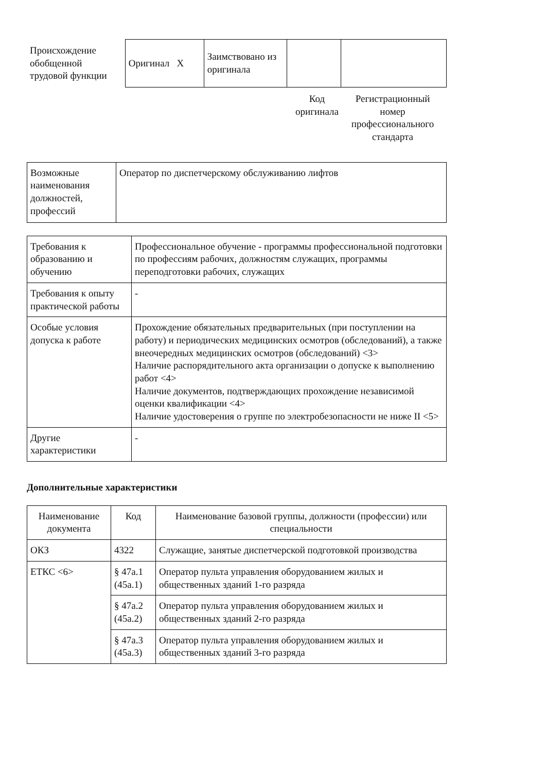Происхождение обобщенной трудовой функции
| Оригинал X | Заимствовано из оригинала | | |
Код оригинала
Регистрационный номер профессионального стандарта
| Возможные наименования должностей, профессий | Оператор по диспетчерскому обслуживанию лифтов |
| Требования к образованию и обучению | Профессиональное обучение - программы профессиональной подготовки по профессиям рабочих, должностям служащих, программы переподготовки рабочих, служащих |
| Требования к опыту практической работы | - |
| Особые условия допуска к работе | Прохождение обязательных предварительных (при поступлении на работу) и периодических медицинских осмотров (обследований), а также внеочередных медицинских осмотров (обследований) <3> Наличие распорядительного акта организации о допуске к выполнению работ <4> Наличие документов, подтверждающих прохождение независимой оценки квалификации <4> Наличие удостоверения о группе по электробезопасности не ниже II <5> |
| Другие характеристики | - |
Дополнительные характеристики
| Наименование документа | Код | Наименование базовой группы, должности (профессии) или специальности |
| --- | --- | --- |
| ОКЗ | 4322 | Служащие, занятые диспетчерской подготовкой производства |
| ЕТКС <6> | § 47а.1 (45а.1) | Оператор пульта управления оборудованием жилых и общественных зданий 1-го разряда |
| | § 47а.2 (45а.2) | Оператор пульта управления оборудованием жилых и общественных зданий 2-го разряда |
| | § 47а.3 (45а.3) | Оператор пульта управления оборудованием жилых и общественных зданий 3-го разряда |